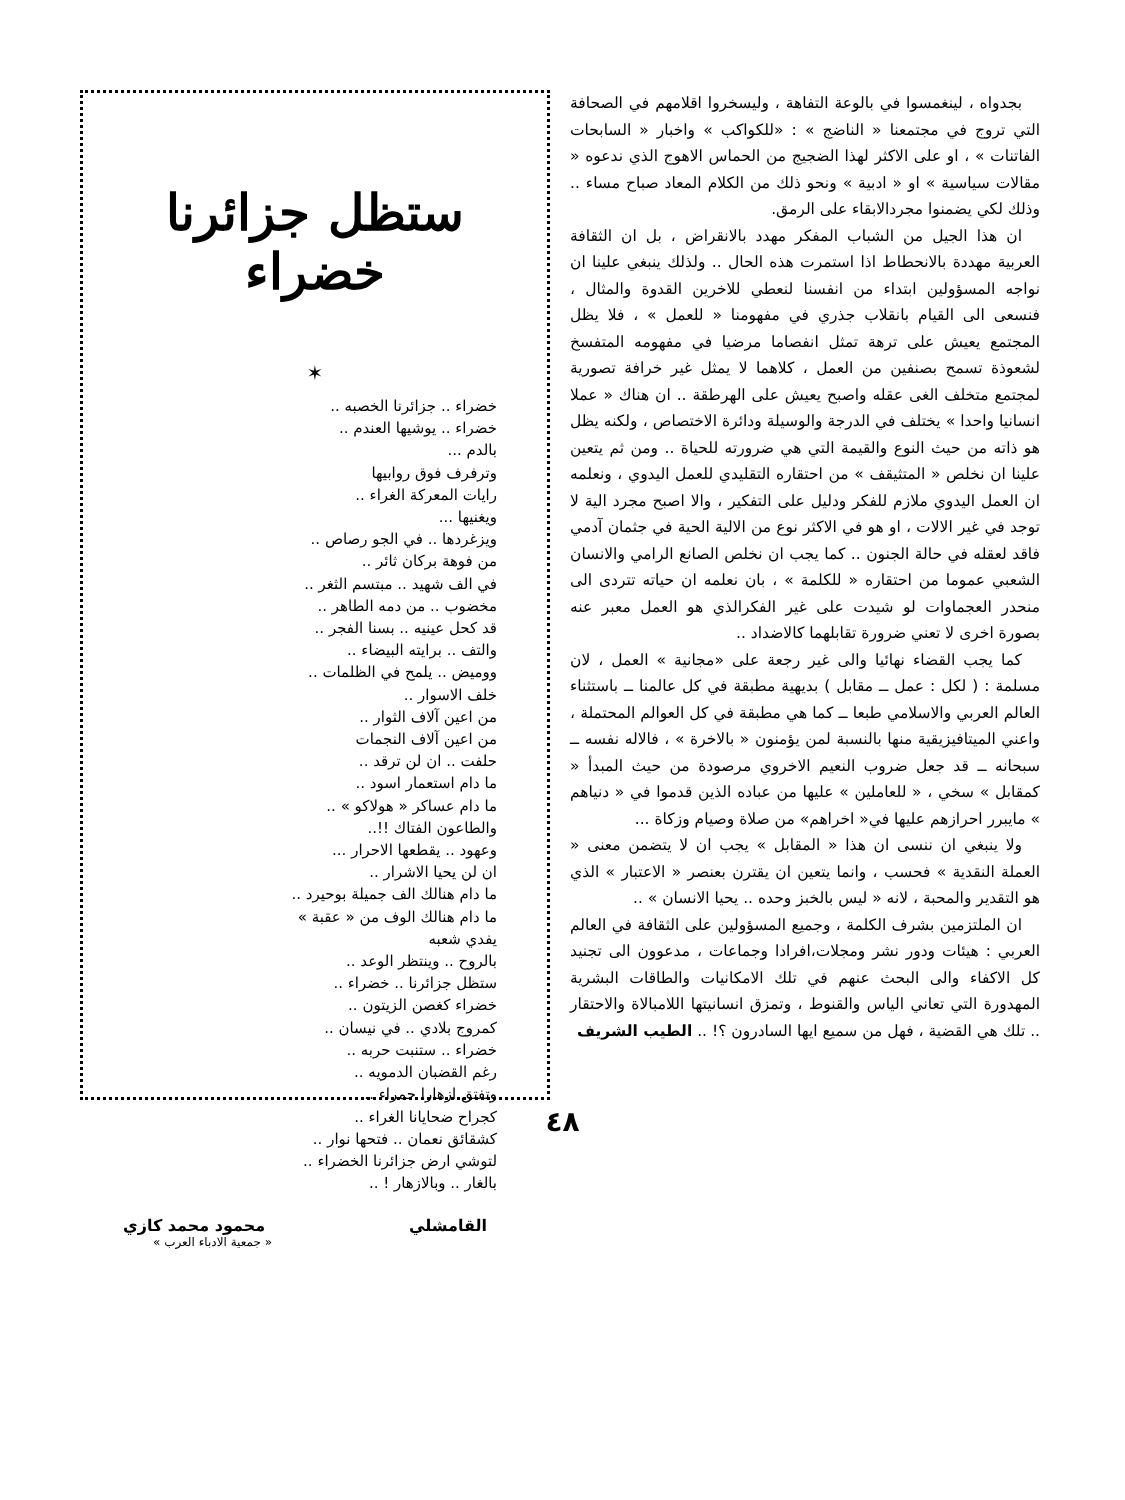بجدواه ، لينغمسوا في بالوعة التفاهة ، وليسخروا اقلامهم في الصحافة التي تروج في مجتمعنا « الناضج » : «للكواكب » واخبار « السابحات الفاتنات » ، او على الاكثر لهذا الضجيج من الحماس الاهوج الذي ندعوه « مقالات سياسية » او « ادبية » ونحو ذلك من الكلام المعاد صباح مساء .. وذلك لكي يضمنوا مجردالابقاء على الرمق.
ان هذا الجيل من الشباب المفكر مهدد بالانقراض ، بل ان الثقافة العربية مهددة بالانحطاط اذا استمرت هذه الحال .. ولذلك ينبغي علينا ان نواجه المسؤولين ابتداء من انفسنا لنعطي للاخرين القدوة والمثال ، فنسعى الى القيام بانقلاب جذري في مفهومنا « للعمل » ، فلا يظل المجتمع يعيش على ترهة تمثل انفصاما مرضيا في مفهومه المتفسخ لشعوذة تسمح بصنفين من العمل ، كلاهما لا يمثل غير خرافة تصورية لمجتمع متخلف الغى عقله واصبح يعيش على الهرطقة .. ان هناك « عملا انسانيا واحدا » يختلف في الدرجة والوسيلة ودائرة الاختصاص ، ولكنه يظل هو ذاته من حيث النوع والقيمة التي هي ضرورته للحياة .. ومن ثم يتعين علينا ان نخلص « المتثيقف » من احتقاره التقليدي للعمل اليدوي ، ونعلمه ان العمل اليدوي ملازم للفكر ودليل على التفكير ، والا اصبح مجرد الية لا توجد في غير الالات ، او هو في الاكثر نوع من الالية الحية في جثمان آدمي فاقد لعقله في حالة الجنون .. كما يجب ان نخلص الصانع الرامي والانسان الشعبي عموما من احتقاره « للكلمة » ، بان نعلمه ان حياته تتردى الى منحدر العجماوات لو شيدت على غير الفكرالذي هو العمل معبر عنه بصورة اخرى لا تعني ضرورة تقابلهما كالاضداد ..
كما يجب القضاء نهائيا والى غير رجعة على «مجانية » العمل ، لان مسلمة : ( لكل : عمل ــ مقابل ) بديهية مطبقة في كل عالمنا ــ باستثناء العالم العربي والاسلامي طبعا ــ كما هي مطبقة في كل العوالم المحتملة ، واعني الميتافيزيقية منها بالنسبة لمن يؤمنون « بالاخرة » ، فالاله نفسه ــ سبحانه ــ قد جعل ضروب النعيم الاخروي مرصودة من حيث المبدأ « كمقابل » سخي ، « للعاملين » عليها من عباده الذين قدموا في « دنياهم » مايبرر احرازهم عليها في« اخراهم» من صلاة وصيام وزكاة ...
ولا ينبغي ان ننسى ان هذا « المقابل » يجب ان لا يتضمن معنى « العملة النقدية » فحسب ، وانما يتعين ان يقترن بعنصر « الاعتبار » الذي هو التقدير والمحبة ، لانه « ليس بالخبز وحده .. يحيا الانسان » ..
ان الملتزمين بشرف الكلمة ، وجميع المسؤولين على الثقافة في العالم العربي : هيئات ودور نشر ومجلات،افرادا وجماعات ، مدعوون الى تجنيد كل الاكفاء والى البحث عنهم في تلك الامكانيات والطاقات البشرية المهدورة التي تعاني الياس والقنوط ، وتمزق انسانيتها اللامبالاة والاحتقار .. تلك هي القضية ، فهل من سميع ايها السادرون ؟! .. الطيب الشريف
ستظل جزائرنا خضراء
✶
خضراء .. جزائرنا الخصبه ..
خضراء .. يوشيها العندم ..
بالدم ...
وترفرف فوق روابيها
رايات المعركة الغراء ..
ويغنيها ...
ويزغردها .. في الجو رصاص ..
من فوهة بركان ثائر ..
في الف شهيد .. مبتسم الثغر ..
مخضوب .. من دمه الطاهر ..
قد كحل عينيه .. بسنا الفجر ..
والتف .. برايته البيضاء ..
ووميض .. يلمح في الظلمات ..
خلف الاسوار ..
من اعين آلاف الثوار ..
من اعين آلاف النجمات
حلفت .. ان لن ترقد ..
ما دام استعمار اسود ..
ما دام عساكر « هولاكو » ..
والطاعون الفتاك !!..
وعهود .. يقطعها الاحرار ...
ان لن يحيا الاشرار ..
ما دام هنالك الف جميلة بوحيرد ..
ما دام هنالك الوف من « عقبة »
يفدي شعبه
بالروح .. وينتظر الوعد ..
ستظل جزائرنا .. خضراء ..
خضراء كغصن الزيتون ..
كمروج بلادي .. في نيسان ..
خضراء .. ستنبت حربه ..
رغم القضبان الدمويه ..
وتفتق ازهارا حمراء ..
كجراح ضحايانا الغراء ..
كشقائق نعمان .. فتحها نوار ..
لتوشي ارض جزائرنا الخضراء ..
بالغار .. وبالازهار ! ..
القامشلي محمود محمد كازي
« جمعية الادباء العرب »
٤٨